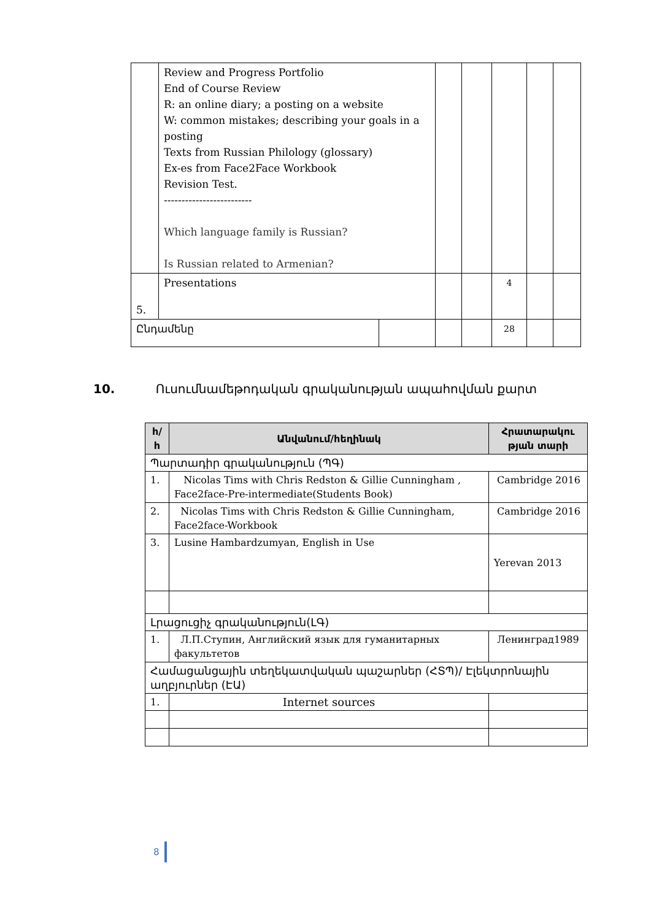| | Review and Progress Portfolio End of Course Review R: an online diary; a posting on a website W: common mistakes; describing your goals in a posting Texts from Russian Philology (glossary) Ex-es from Face2Face Workbook Revision Test. ------------------------- Which language family is Russian? Is Russian related to Armenian? | | | | | | |
| 5. | Presentations | | | | 4 | | |
| Ընդամենը | | | | | 28 | | |
10. Ուսումնամեթոդական գրականության ապահովման քարտ
| հ/ հ | Անվանում/հեղինակ | Հրատարակու թյան տարի |
| --- | --- | --- |
| Պարտադիր գրականություն (ՊԳ) | | |
| 1. | Nicolas Tims with Chris Redston & Gillie Cunningham , Face2face-Pre-intermediate(Students Book) | Cambridge 2016 |
| 2. | Nicolas Tims with Chris Redston & Gillie Cunningham, Face2face-Workbook | Cambridge 2016 |
| 3. | Lusine Hambardzumyan, English in Use | Yerevan 2013 |
| Լրացուցիչ գրականություն(ԼԳ) | | |
| 1. | Л.П.Ступин, Английский язык для гуманитарных факультетов | Ленинград1989 |
| Համացանցային տեղեկատվական պաշարներ (ՀՏՊ)/ Էլեկտրոնային աղբյուրներ (ԷԱ) | | |
| 1. | Internet sources | |
8